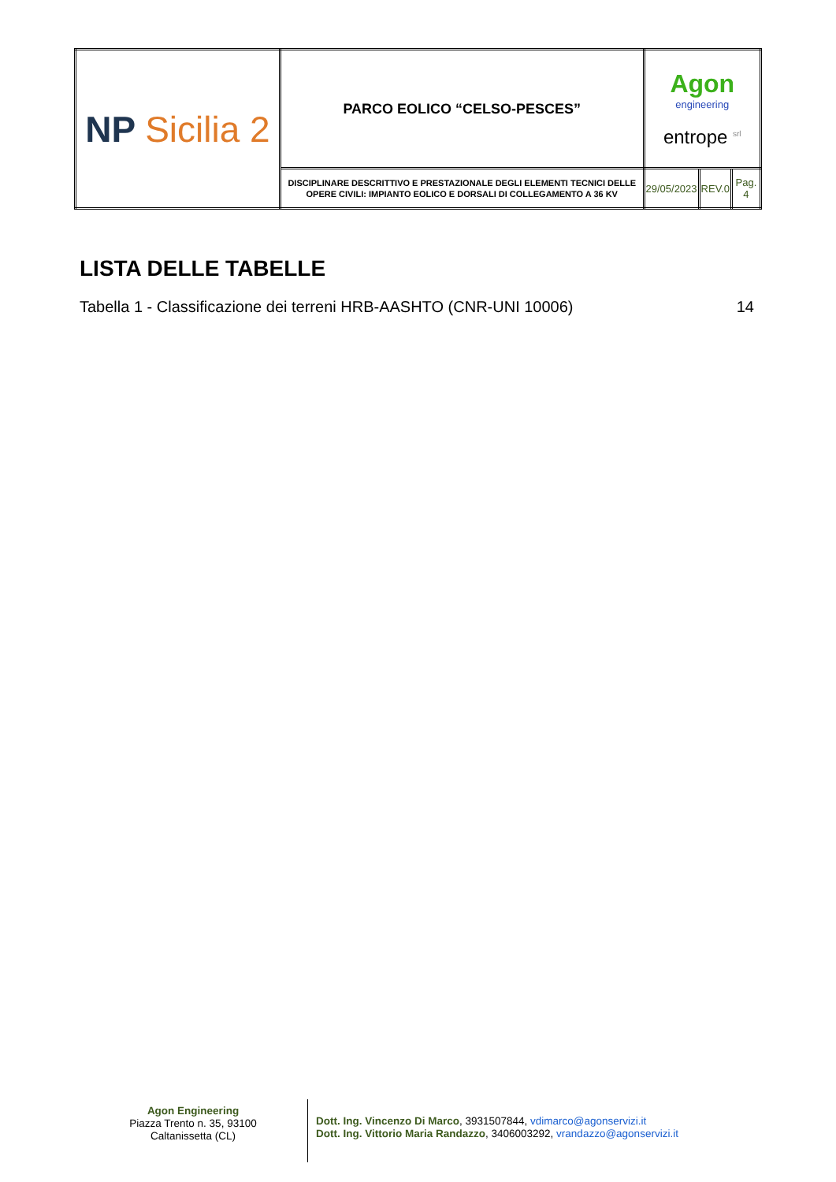| NP Sicilia 2 | PARCO EOLICO “CELSO-PESCES” | Agon engineering entrope <sup>srl</sup> | | |
| | DISCIPLINARE DESCRITTIVO E PRESTAZIONALE DEGLI ELEMENTI TECNICI DELLE OPERE CIVILI: IMPIANTO EOLICO E DORSALI DI COLLEGAMENTO A 36 KV | 29/05/2023 | REV.0 | Pag. 4 |
LISTA DELLE TABELLE
Tabella 1 - Classificazione dei terreni HRB-AASHTO (CNR-UNI 10006) 14
Agon Engineering
Piazza Trento n. 35, 93100
Caltanissetta (CL)
Dott. Ing. Vincenzo Di Marco, 3931507844, vdimarco@agonservizi.it
Dott. Ing. Vittorio Maria Randazzo, 3406003292, vrandazzo@agonservizi.it